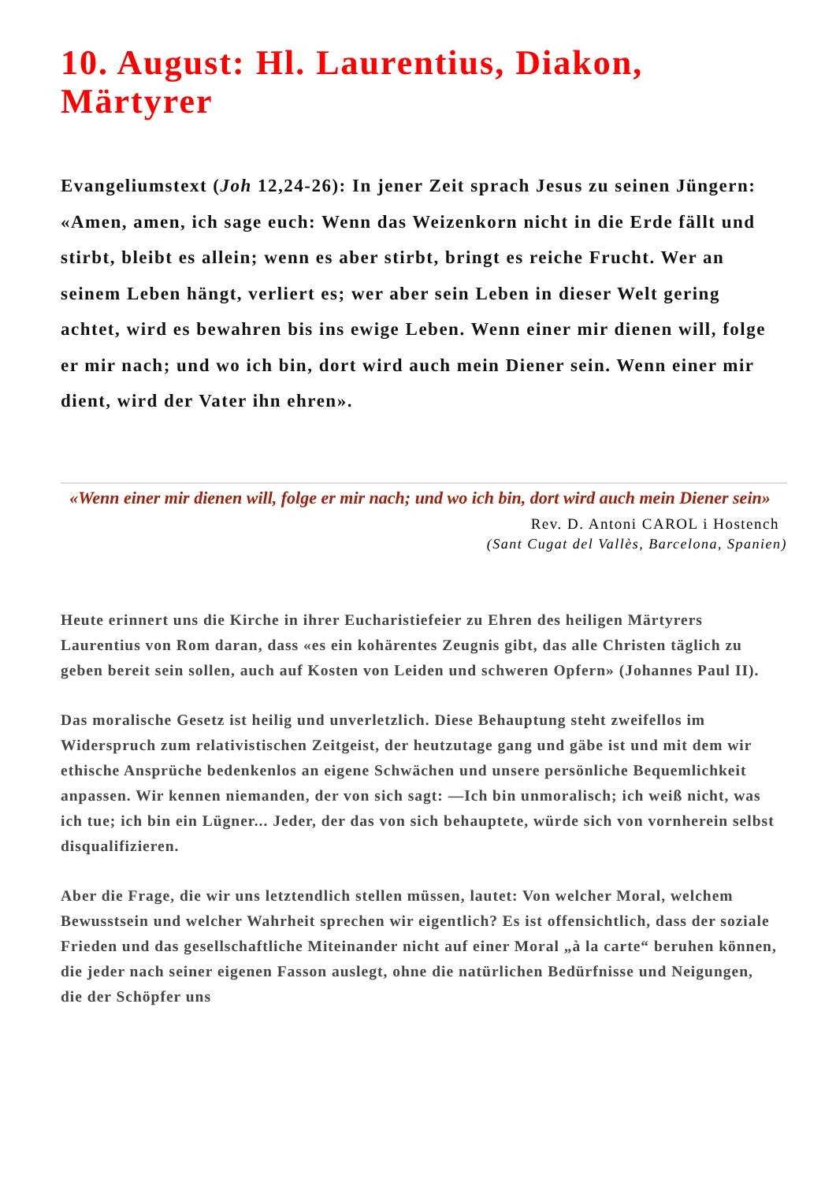10. August: Hl. Laurentius, Diakon, Märtyrer
Evangeliumstext (Joh 12,24-26): In jener Zeit sprach Jesus zu seinen Jüngern: «Amen, amen, ich sage euch: Wenn das Weizenkorn nicht in die Erde fällt und stirbt, bleibt es allein; wenn es aber stirbt, bringt es reiche Frucht. Wer an seinem Leben hängt, verliert es; wer aber sein Leben in dieser Welt gering achtet, wird es bewahren bis ins ewige Leben. Wenn einer mir dienen will, folge er mir nach; und wo ich bin, dort wird auch mein Diener sein. Wenn einer mir dient, wird der Vater ihn ehren».
«Wenn einer mir dienen will, folge er mir nach; und wo ich bin, dort wird auch mein Diener sein»
Rev. D. Antoni CAROL i Hostench
(Sant Cugat del Vallès, Barcelona, Spanien)
Heute erinnert uns die Kirche in ihrer Eucharistiefeier zu Ehren des heiligen Märtyrers Laurentius von Rom daran, dass «es ein kohärentes Zeugnis gibt, das alle Christen täglich zu geben bereit sein sollen, auch auf Kosten von Leiden und schweren Opfern» (Johannes Paul II).
Das moralische Gesetz ist heilig und unverletzlich. Diese Behauptung steht zweifellos im Widerspruch zum relativistischen Zeitgeist, der heutzutage gang und gäbe ist und mit dem wir ethische Ansprüche bedenkenlos an eigene Schwächen und unsere persönliche Bequemlichkeit anpassen. Wir kennen niemanden, der von sich sagt: —Ich bin unmoralisch; ich weiß nicht, was ich tue; ich bin ein Lügner... Jeder, der das von sich behauptete, würde sich von vornherein selbst disqualifizieren.
Aber die Frage, die wir uns letztendlich stellen müssen, lautet: Von welcher Moral, welchem Bewusstsein und welcher Wahrheit sprechen wir eigentlich? Es ist offensichtlich, dass der soziale Frieden und das gesellschaftliche Miteinander nicht auf einer Moral „à la carte“ beruhen können, die jeder nach seiner eigenen Fasson auslegt, ohne die natürlichen Bedürfnisse und Neigungen, die der Schöpfer uns